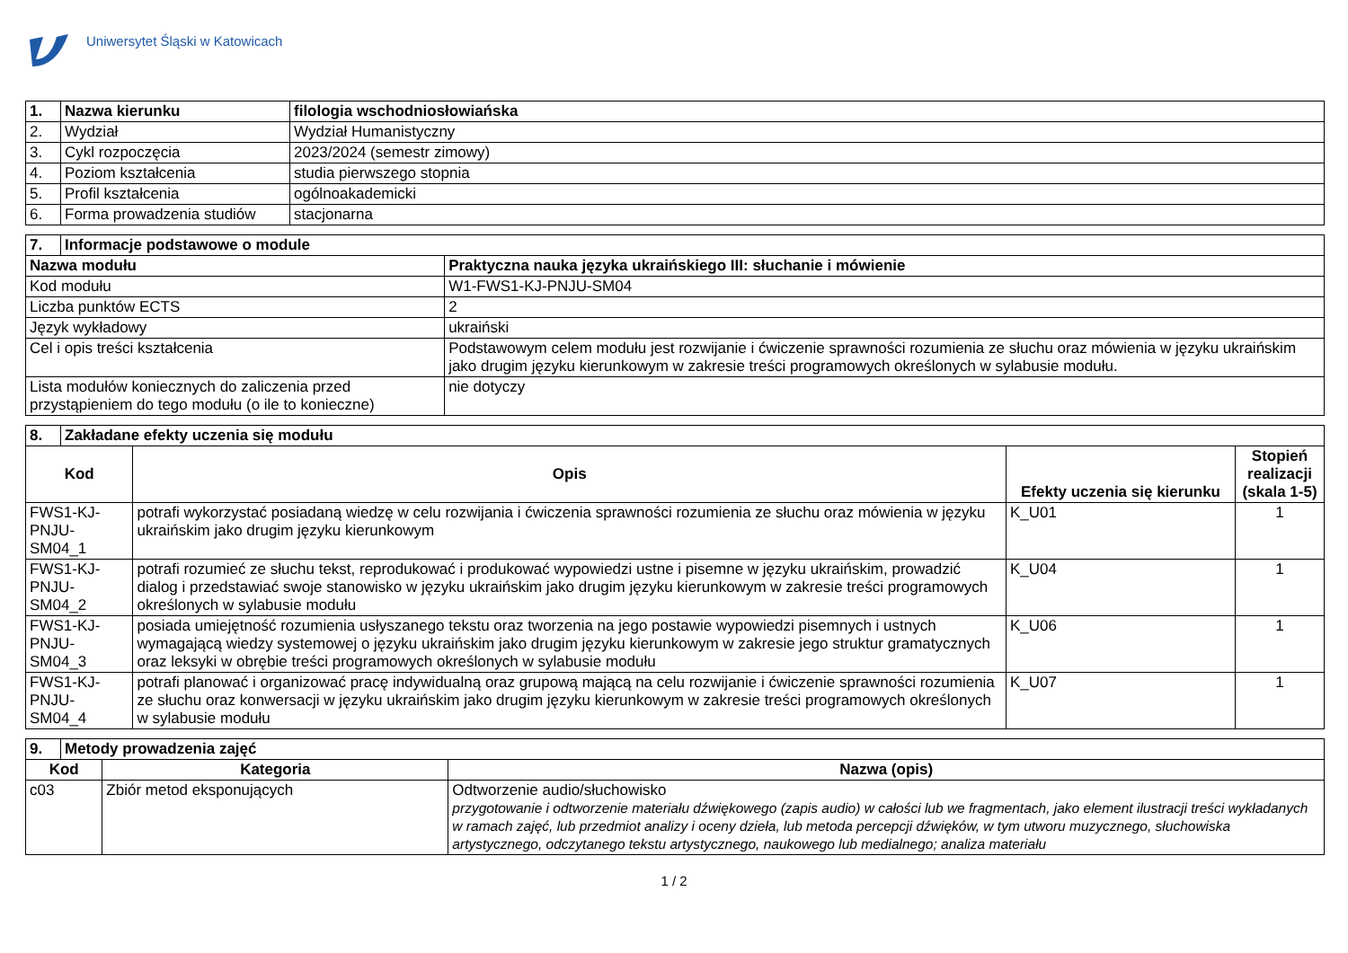Uniwersytet Śląski w Katowicach
| 1. | Nazwa kierunku | filologia wschodniosłowiańska |
| 2. | Wydział | Wydział Humanistyczny |
| 3. | Cykl rozpoczęcia | 2023/2024 (semestr zimowy) |
| 4. | Poziom kształcenia | studia pierwszego stopnia |
| 5. | Profil kształcenia | ogólnoakademicki |
| 6. | Forma prowadzenia studiów | stacjonarna |
| 7. | Informacje podstawowe o module | |
| Nazwa modułu | | Praktyczna nauka języka ukraińskiego III: słuchanie i mówienie |
| Kod modułu | | W1-FWS1-KJ-PNJU-SM04 |
| Liczba punktów ECTS | | 2 |
| Język wykładowy | | ukraiński |
| Cel i opis treści kształcenia | | Podstawowym celem modułu jest rozwijanie i ćwiczenie sprawności rozumienia ze słuchu oraz mówienia w języku ukraińskim jako drugim języku kierunkowym w zakresie treści programowych określonych w sylabusie modułu. |
| Lista modułów koniecznych do zaliczenia przed przystąpieniem do tego modułu (o ile to konieczne) | | nie dotyczy |
| 8. | Zakładane efekty uczenia się modułu | | | |
| Kod | | Opis | Efekty uczenia się kierunku | Stopień realizacji (skala 1-5) |
| FWS1-KJ-PNJU-SM04_1 | | potrafi wykorzystać posiadaną wiedzę w celu rozwijania i ćwiczenia sprawności rozumienia ze słuchu oraz mówienia w języku ukraińskim jako drugim języku kierunkowym | K_U01 | 1 |
| FWS1-KJ-PNJU-SM04_2 | | potrafi rozumieć ze słuchu tekst, reprodukować i produkować wypowiedzi ustne i pisemne w języku ukraińskim, prowadzić dialog i przedstawiać swoje stanowisko w języku ukraińskim jako drugim języku kierunkowym w zakresie treści programowych określonych w sylabusie modułu | K_U04 | 1 |
| FWS1-KJ-PNJU-SM04_3 | | posiada umiejętność rozumienia usłyszanego tekstu oraz tworzenia na jego postawie wypowiedzi pisemnych i ustnych wymagającą wiedzy systemowej o języku ukraińskim jako drugim języku kierunkowym w zakresie jego struktur gramatycznych oraz leksyki w obrębie treści programowych określonych w sylabusie modułu | K_U06 | 1 |
| FWS1-KJ-PNJU-SM04_4 | | potrafi planować i organizować pracę indywidualną oraz grupową mającą na celu rozwijanie i ćwiczenie sprawności rozumienia ze słuchu oraz konwersacji w języku ukraińskim jako drugim języku kierunkowym w zakresie treści programowych określonych w sylabusie modułu | K_U07 | 1 |
| 9. | Metody prowadzenia zajęć | | |
| Kod | | Kategoria | Nazwa (opis) |
| c03 | | Zbiór metod eksponujących | Odtworzenie audio/słuchowisko przygotowanie i odtworzenie materiału dźwiękowego (zapis audio) w całości lub we fragmentach, jako element ilustracji treści wykładanych w ramach zajęć, lub przedmiot analizy i oceny dzieła, lub metoda percepcji dźwięków, w tym utworu muzycznego, słuchowiska artystycznego, odczytanego tekstu artystycznego, naukowego lub medialnego; analiza materiału |
1 / 2